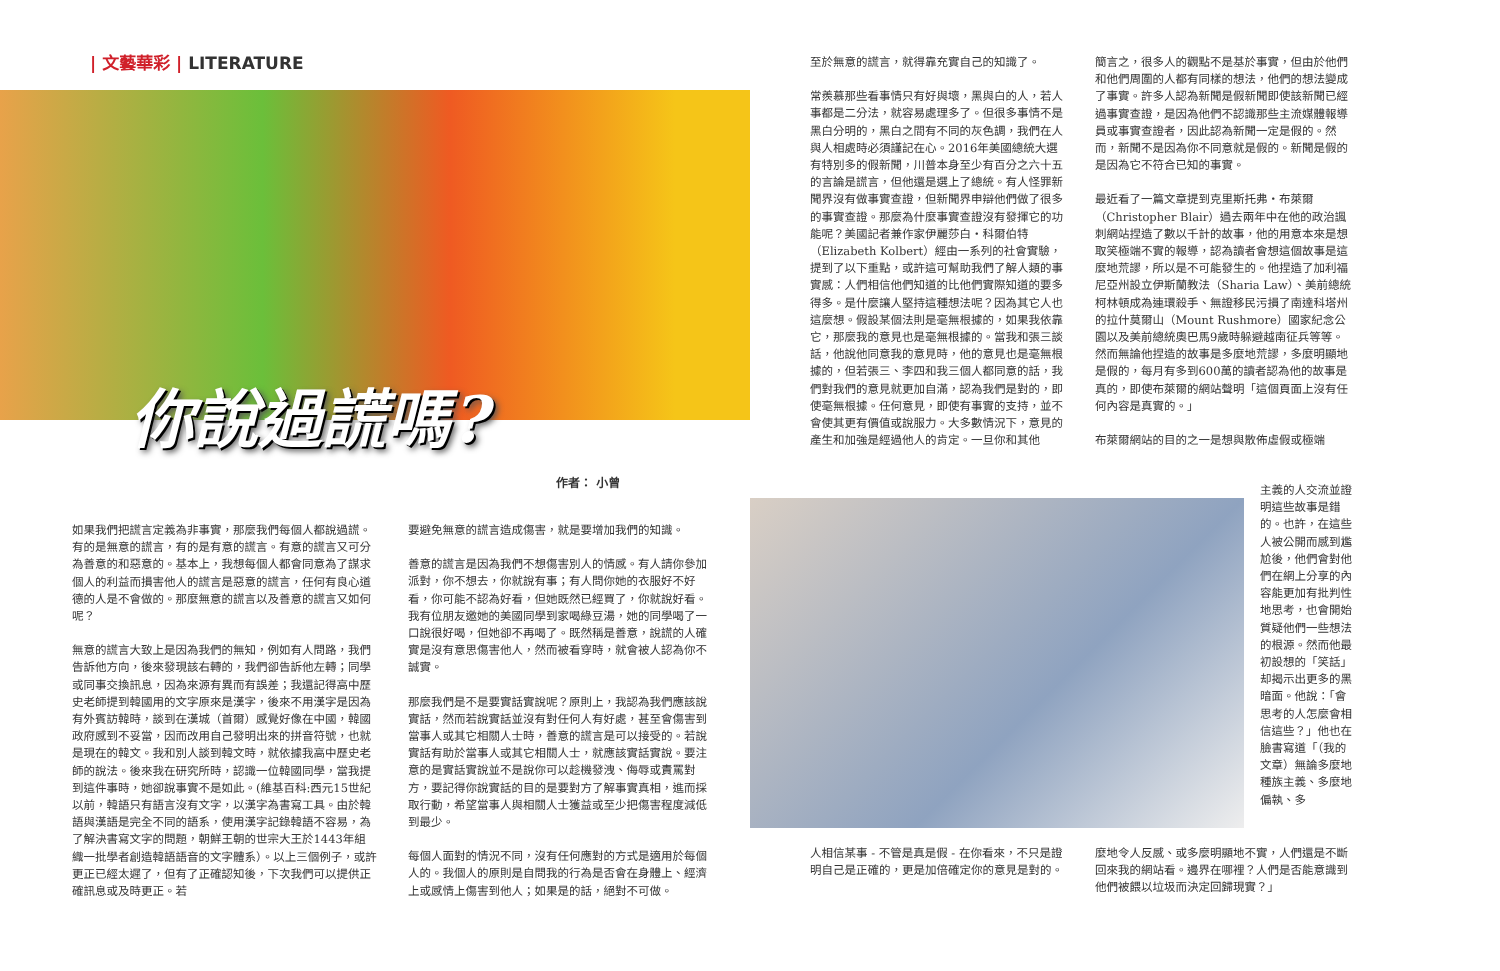| 文藝華彩 | LITERATURE
你說過謊嗎?
作者： 小曾
如果我們把謊言定義為非事實，那麼我們每個人都說過謊。有的是無意的謊言，有的是有意的謊言。有意的謊言又可分為善意的和惡意的。基本上，我想每個人都會同意為了謀求個人的利益而損害他人的謊言是惡意的謊言，任何有良心道德的人是不會做的。那麼無意的謊言以及善意的謊言又如何呢？
無意的謊言大致上是因為我們的無知，例如有人問路，我們告訴他方向，後來發現該右轉的，我們卻告訴他左轉；同學或同事交換訊息，因為來源有異而有誤差；我還記得高中歷史老師提到韓國用的文字原來是漢字，後來不用漢字是因為有外賓訪韓時，談到在漢城（首爾）感覺好像在中國，韓國政府感到不妥當，因而改用自己發明出來的拼音符號，也就是現在的韓文。我和別人談到韓文時，就依據我高中歷史老師的說法。後來我在研究所時，認識一位韓國同學，當我提到這件事時，她卻說事實不是如此。(維基百科:西元15世紀以前，韓語只有語言沒有文字，以漢字為書寫工具。由於韓語與漢語是完全不同的語系，使用漢字記錄韓語不容易，為了解決書寫文字的問題，朝鮮王朝的世宗大王於1443年組織一批學者創造韓語語音的文字體系）。以上三個例子，或許更正已經太遲了，但有了正確認知後，下次我們可以提供正確訊息或及時更正。若
要避免無意的謊言造成傷害，就是要增加我們的知識。
善意的謊言是因為我們不想傷害別人的情感。有人請你參加派對，你不想去，你就說有事；有人問你她的衣服好不好看，你可能不認為好看，但她既然已經買了，你就說好看。我有位朋友邀她的美國同學到家喝綠豆湯，她的同學喝了一口說很好喝，但她卻不再喝了。既然稱是善意，說謊的人確實是沒有意思傷害他人，然而被看穿時，就會被人認為你不誠實。
那麼我們是不是要實話實說呢？原則上，我認為我們應該說實話，然而若說實話並沒有對任何人有好處，甚至會傷害到當事人或其它相關人士時，善意的謊言是可以接受的。若說實話有助於當事人或其它相關人士，就應該實話實說。要注意的是實話實說並不是說你可以趁機發洩、侮辱或責罵對方，要記得你說實話的目的是要對方了解事實真相，進而採取行動，希望當事人與相關人士獲益或至少把傷害程度減低到最少。
每個人面對的情況不同，沒有任何應對的方式是適用於每個人的。我個人的原則是自問我的行為是否會在身體上、經濟上或感情上傷害到他人；如果是的話，絕對不可做。
至於無意的謊言，就得靠充實自己的知識了。
常羨慕那些看事情只有好與壞，黑與白的人，若人事都是二分法，就容易處理多了。但很多事情不是黑白分明的，黑白之間有不同的灰色調，我們在人與人相處時必須謹記在心。2016年美國總統大選有特別多的假新聞，川普本身至少有百分之六十五的言論是謊言，但他還是選上了總統。有人怪罪新聞界沒有做事實查證，但新聞界申辯他們做了很多的事實查證。那麼為什麼事實查證沒有發揮它的功能呢？美國記者兼作家伊麗莎白・科爾伯特（Elizabeth Kolbert）經由一系列的社會實驗，提到了以下重點，或許這可幫助我們了解人類的事實感：人們相信他們知道的比他們實際知道的要多得多。是什麼讓人堅持這種想法呢？因為其它人也這麼想。假設某個法則是毫無根據的，如果我依靠它，那麼我的意見也是毫無根據的。當我和張三談話，他說他同意我的意見時，他的意見也是毫無根據的，但若張三、李四和我三個人都同意的話，我們對我們的意見就更加自滿，認為我們是對的，即使毫無根據。任何意見，即使有事實的支持，並不會使其更有價值或說服力。大多數情況下，意見的產生和加強是經過他人的肯定。一旦你和其他
簡言之，很多人的觀點不是基於事實，但由於他們和他們周圍的人都有同樣的想法，他們的想法變成了事實。許多人認為新聞是假新聞即使該新聞已經過事實查證，是因為他們不認識那些主流媒體報導員或事實查證者，因此認為新聞一定是假的。然而，新聞不是因為你不同意就是假的。新聞是假的是因為它不符合已知的事實。
最近看了一篇文章提到克里斯托弗・布萊爾（Christopher Blair）過去兩年中在他的政治諷刺網站捏造了數以千計的故事，他的用意本來是想取笑極端不實的報導，認為讀者會想這個故事是這麼地荒謬，所以是不可能發生的。他捏造了加利福尼亞州設立伊斯蘭教法（Sharia Law）、美前總統柯林頓成為連環殺手、無證移民污損了南達科塔州的拉什莫爾山（Mount Rushmore）國家紀念公園以及美前總統奧巴馬9歲時躲避越南征兵等等。然而無論他捏造的故事是多麼地荒謬，多麼明顯地是假的，每月有多到600萬的讀者認為他的故事是真的，即使布萊爾的網站聲明「這個頁面上沒有任何內容是真實的。」
布萊爾網站的目的之一是想與散佈虛假或極端
主義的人交流並證明這些故事是錯的。也許，在這些人被公開而感到尷尬後，他們會對他們在網上分享的內容能更加有批判性地思考，也會開始質疑他們一些想法的根源。然而他最初設想的「笑話」却揭示出更多的黑暗面。他說：「會思考的人怎麼會相信這些？」他也在臉書寫道「（我的文章）無論多麼地種族主義、多麼地偏執、多
人相信某事 - 不管是真是假 - 在你看來，不只是證明自己是正確的，更是加倍確定你的意見是對的。
麼地令人反感、或多麼明顯地不實，人們還是不斷回來我的網站看。邊界在哪裡？人們是否能意識到他們被餵以垃圾而決定回歸現實？」